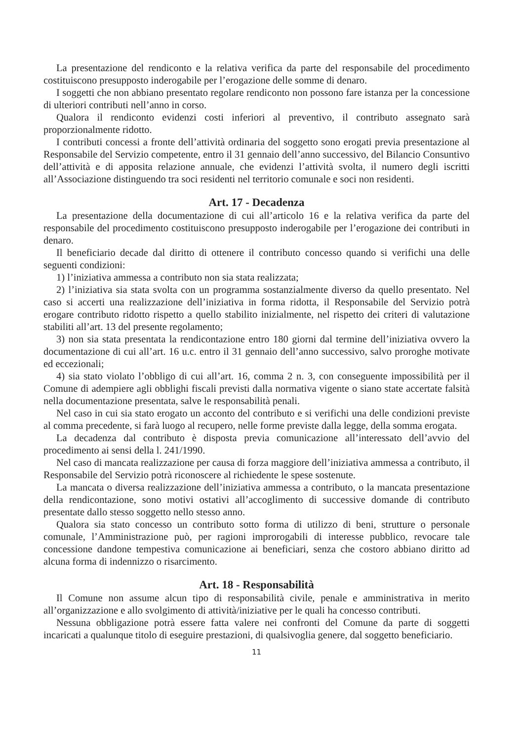La presentazione del rendiconto e la relativa verifica da parte del responsabile del procedimento costituiscono presupposto inderogabile per l’erogazione delle somme di denaro.
I soggetti che non abbiano presentato regolare rendiconto non possono fare istanza per la concessione di ulteriori contributi nell’anno in corso.
Qualora il rendiconto evidenzi costi inferiori al preventivo, il contributo assegnato sarà proporzionalmente ridotto.
I contributi concessi a fronte dell’attività ordinaria del soggetto sono erogati previa presentazione al Responsabile del Servizio competente, entro il 31 gennaio dell’anno successivo, del Bilancio Consuntivo dell’attività e di apposita relazione annuale, che evidenzi l’attività svolta, il numero degli iscritti all’Associazione distinguendo tra soci residenti nel territorio comunale e soci non residenti.
Art. 17 - Decadenza
La presentazione della documentazione di cui all’articolo 16 e la relativa verifica da parte del responsabile del procedimento costituiscono presupposto inderogabile per l’erogazione dei contributi in denaro.
Il beneficiario decade dal diritto di ottenere il contributo concesso quando si verifichi una delle seguenti condizioni:
1) l’iniziativa ammessa a contributo non sia stata realizzata;
2) l’iniziativa sia stata svolta con un programma sostanzialmente diverso da quello presentato. Nel caso si accerti una realizzazione dell’iniziativa in forma ridotta, il Responsabile del Servizio potrà erogare contributo ridotto rispetto a quello stabilito inizialmente, nel rispetto dei criteri di valutazione stabiliti all’art. 13 del presente regolamento;
3) non sia stata presentata la rendicontazione entro 180 giorni dal termine dell’iniziativa ovvero la documentazione di cui all’art. 16 u.c. entro il 31 gennaio dell’anno successivo, salvo proroghe motivate ed eccezionali;
4) sia stato violato l’obbligo di cui all’art. 16, comma 2 n. 3, con conseguente impossibilità per il Comune di adempiere agli obblighi fiscali previsti dalla normativa vigente o siano state accertate falsità nella documentazione presentata, salve le responsabilità penali.
Nel caso in cui sia stato erogato un acconto del contributo e si verifichi una delle condizioni previste al comma precedente, si farà luogo al recupero, nelle forme previste dalla legge, della somma erogata.
La decadenza dal contributo è disposta previa comunicazione all’interessato dell’avvio del procedimento ai sensi della l. 241/1990.
Nel caso di mancata realizzazione per causa di forza maggiore dell’iniziativa ammessa a contributo, il Responsabile del Servizio potrà riconoscere al richiedente le spese sostenute.
La mancata o diversa realizzazione dell’iniziativa ammessa a contributo, o la mancata presentazione della rendicontazione, sono motivi ostativi all’accoglimento di successive domande di contributo presentate dallo stesso soggetto nello stesso anno.
Qualora sia stato concesso un contributo sotto forma di utilizzo di beni, strutture o personale comunale, l’Amministrazione può, per ragioni improrogabili di interesse pubblico, revocare tale concessione dandone tempestiva comunicazione ai beneficiari, senza che costoro abbiano diritto ad alcuna forma di indennizzo o risarcimento.
Art. 18 - Responsabilità
Il Comune non assume alcun tipo di responsabilità civile, penale e amministrativa in merito all’organizzazione e allo svolgimento di attività/iniziative per le quali ha concesso contributi.
Nessuna obbligazione potrà essere fatta valere nei confronti del Comune da parte di soggetti incaricati a qualunque titolo di eseguire prestazioni, di qualsivoglia genere, dal soggetto beneficiario.
11